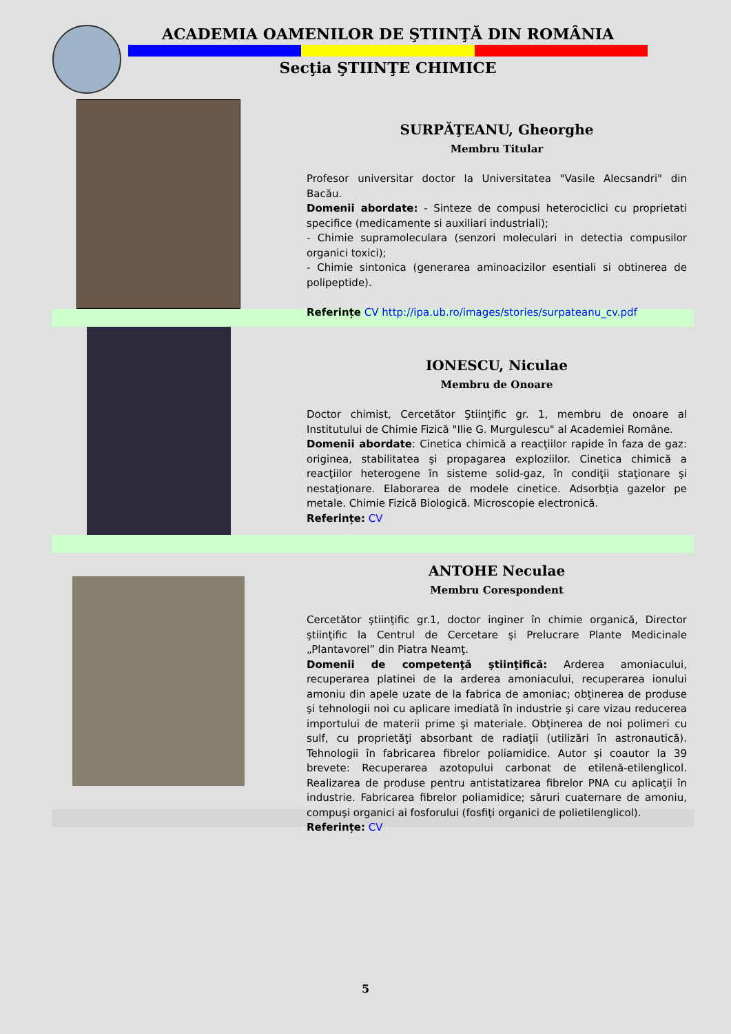ACADEMIA OAMENILOR DE ŞTIINŢĂ DIN ROMÂNIA
Secţia ŞTIINŢE CHIMICE
SURPĂŢEANU, Gheorghe
Membru Titular
Profesor universitar doctor la Universitatea "Vasile Alecsandri" din Bacău.
Domenii abordate: - Sinteze de compusi heterociclici cu proprietati specifice (medicamente si auxiliari industriali);
- Chimie supramoleculara (senzori moleculari in detectia compusilor organici toxici);
- Chimie sintonica (generarea aminoacizilor esentiali si obtinerea de polipeptide).
Referințe CV http://ipa.ub.ro/images/stories/surpateanu_cv.pdf
IONESCU, Niculae
Membru de Onoare
Doctor chimist, Cercetător Ştiinţific gr. 1, membru de onoare al Institutului de Chimie Fizică "Ilie G. Murgulescu" al Academiei Române.
Domenii abordate: Cinetica chimică a reacţiilor rapide în faza de gaz: originea, stabilitatea şi propagarea exploziilor. Cinetica chimică a reacţiilor heterogene în sisteme solid-gaz, în condiţii staţionare şi nestaţionare. Elaborarea de modele cinetice. Adsorbţia gazelor pe metale. Chimie Fizică Biologică. Microscopie electronică.
Referințe: CV
ANTOHE Neculae
Membru Corespondent
Cercetător ştiinţific gr.1, doctor inginer în chimie organică, Director ştiinţific la Centrul de Cercetare şi Prelucrare Plante Medicinale „Plantavorel” din Piatra Neamţ.
Domenii de competenţă ştiinţifică: Arderea amoniacului, recuperarea platinei de la arderea amoniacului, recuperarea ionului amoniu din apele uzate de la fabrica de amoniac; obţinerea de produse şi tehnologii noi cu aplicare imediată în industrie şi care vizau reducerea importului de materii prime şi materiale. Obţinerea de noi polimeri cu sulf, cu proprietăţi absorbant de radiaţii (utilizări în astronautică). Tehnologii în fabricarea fibrelor poliamidice. Autor şi coautor la 39 brevete: Recuperarea azotopului carbonat de etilenă-etilenglicol. Realizarea de produse pentru antistatizarea fibrelor PNA cu aplicaţii în industrie. Fabricarea fibrelor poliamidice; săruri cuaternare de amoniu, compuşi organici ai fosforului (fosfiţi organici de polietilenglicol).
Referințe: CV
5